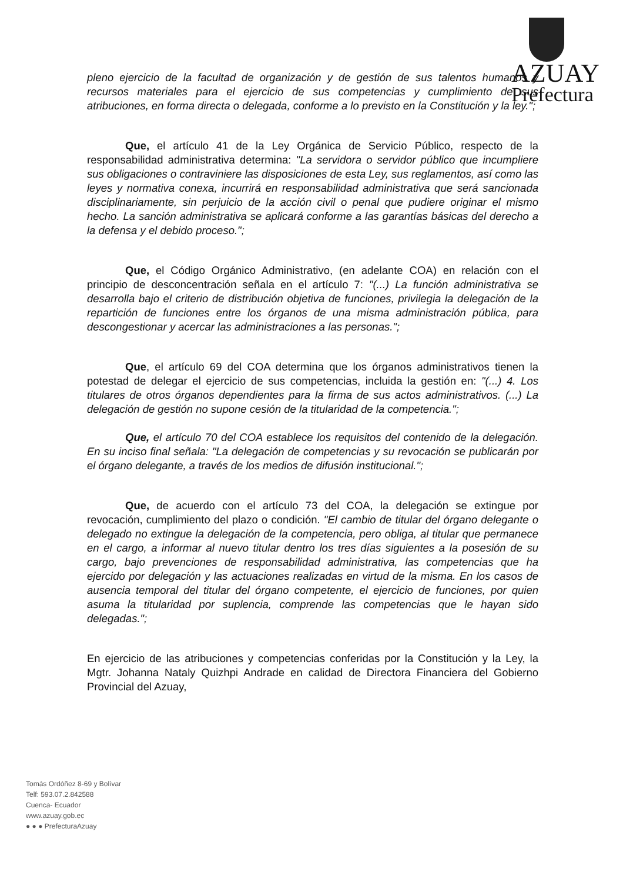AZUAY
Prefectura
pleno ejercicio de la facultad de organización y de gestión de sus talentos humanos y recursos materiales para el ejercicio de sus competencias y cumplimiento de sus atribuciones, en forma directa o delegada, conforme a lo previsto en la Constitución y la ley.";
Que, el artículo 41 de la Ley Orgánica de Servicio Público, respecto de la responsabilidad administrativa determina: "La servidora o servidor público que incumpliere sus obligaciones o contraviniere las disposiciones de esta Ley, sus reglamentos, así como las leyes y normativa conexa, incurrirá en responsabilidad administrativa que será sancionada disciplinariamente, sin perjuicio de la acción civil o penal que pudiere originar el mismo hecho. La sanción administrativa se aplicará conforme a las garantías básicas del derecho a la defensa y el debido proceso.";
Que, el Código Orgánico Administrativo, (en adelante COA) en relación con el principio de desconcentración señala en el artículo 7: "(...) La función administrativa se desarrolla bajo el criterio de distribución objetiva de funciones, privilegia la delegación de la repartición de funciones entre los órganos de una misma administración pública, para descongestionar y acercar las administraciones a las personas.";
Que, el artículo 69 del COA determina que los órganos administrativos tienen la potestad de delegar el ejercicio de sus competencias, incluida la gestión en: "(...) 4. Los titulares de otros órganos dependientes para la firma de sus actos administrativos. (...) La delegación de gestión no supone cesión de la titularidad de la competencia.";
Que, el artículo 70 del COA establece los requisitos del contenido de la delegación. En su inciso final señala: "La delegación de competencias y su revocación se publicarán por el órgano delegante, a través de los medios de difusión institucional.";
Que, de acuerdo con el artículo 73 del COA, la delegación se extingue por revocación, cumplimiento del plazo o condición. "El cambio de titular del órgano delegante o delegado no extingue la delegación de la competencia, pero obliga, al titular que permanece en el cargo, a informar al nuevo titular dentro los tres días siguientes a la posesión de su cargo, bajo prevenciones de responsabilidad administrativa, las competencias que ha ejercido por delegación y las actuaciones realizadas en virtud de la misma. En los casos de ausencia temporal del titular del órgano competente, el ejercicio de funciones, por quien asuma la titularidad por suplencia, comprende las competencias que le hayan sido delegadas.";
En ejercicio de las atribuciones y competencias conferidas por la Constitución y la Ley, la Mgtr. Johanna Nataly Quizhpi Andrade en calidad de Directora Financiera del Gobierno Provincial del Azuay,
Tomás Ordóñez 8-69 y Bolívar
Telf: 593.07.2.842588
Cuenca- Ecuador
www.azuay.gob.ec
● ● ● PrefecturaAzuay